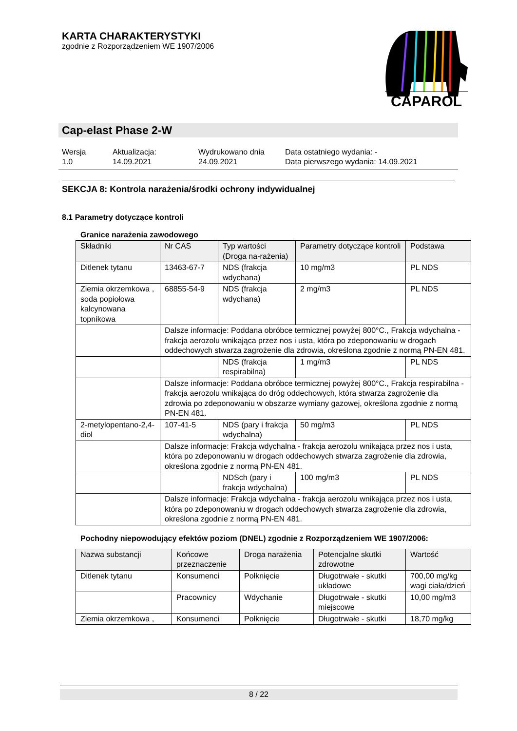KARTA CHARAKTERYSTYKI
zgodnie z Rozporządzeniem WE 1907/2006
CAPAROL
Cap-elast Phase 2-W
Wersja
1.0
Aktualizacja:
14.09.2021
Wydrukowano dnia
24.09.2021
Data ostatniego wydania: -
Data pierwszego wydania: 14.09.2021
SEKCJA 8: Kontrola narażenia/środki ochrony indywidualnej
8.1 Parametry dotyczące kontroli
Granice narażenia zawodowego
| Składniki | Nr CAS | Typ wartości (Droga na-rażenia) | Parametry dotyczące kontroli | Podstawa |
| --- | --- | --- | --- | --- |
| Ditlenek tytanu | 13463-67-7 | NDS (frakcja wdychana) | 10 mg/m3 | PL NDS |
| Ziemia okrzemkowa , soda popiołowa kalcynowana topnikowa | 68855-54-9 | NDS (frakcja wdychana) | 2 mg/m3 | PL NDS |
| | Dalsze informacje: Poddana obróbce termicznej powyżej 800°C., Frakcja wdychalna - frakcja aerozolu wnikająca przez nos i usta, która po zdeponowaniu w drogach oddechowych stwarza zagrożenie dla zdrowia, określona zgodnie z normą PN-EN 481. | | | |
| | | NDS (frakcja respirabilna) | 1 mg/m3 | PL NDS |
| | Dalsze informacje: Poddana obróbce termicznej powyżej 800°C., Frakcja respirabilna - frakcja aerozolu wnikająca do dróg oddechowych, która stwarza zagrożenie dla zdrowia po zdeponowaniu w obszarze wymiany gazowej, określona zgodnie z normą PN-EN 481. | | | |
| 2-metylopentano-2,4-diol | 107-41-5 | NDS (pary i frakcja wdychalna) | 50 mg/m3 | PL NDS |
| | Dalsze informacje: Frakcja wdychalna - frakcja aerozolu wnikająca przez nos i usta, która po zdeponowaniu w drogach oddechowych stwarza zagrożenie dla zdrowia, określona zgodnie z normą PN-EN 481. | | | |
| | | NDSch (pary i frakcja wdychalna) | 100 mg/m3 | PL NDS |
| | Dalsze informacje: Frakcja wdychalna - frakcja aerozolu wnikająca przez nos i usta, która po zdeponowaniu w drogach oddechowych stwarza zagrożenie dla zdrowia, określona zgodnie z normą PN-EN 481. | | | |
Pochodny niepowodujący efektów poziom (DNEL) zgodnie z Rozporządzeniem WE 1907/2006:
| Nazwa substancji | Końcowe przeznaczenie | Droga narażenia | Potencjalne skutki zdrowotne | Wartość |
| --- | --- | --- | --- | --- |
| Ditlenek tytanu | Konsumenci | Połknięcie | Długotrwałe - skutki układowe | 700,00 mg/kg wagi ciała/dzień |
| | Pracownicy | Wdychanie | Długotrwałe - skutki miejscowe | 10,00 mg/m3 |
| Ziemia okrzemkowa , | Konsumenci | Połknięcie | Długotrwałe - skutki | 18,70 mg/kg |
8 / 22